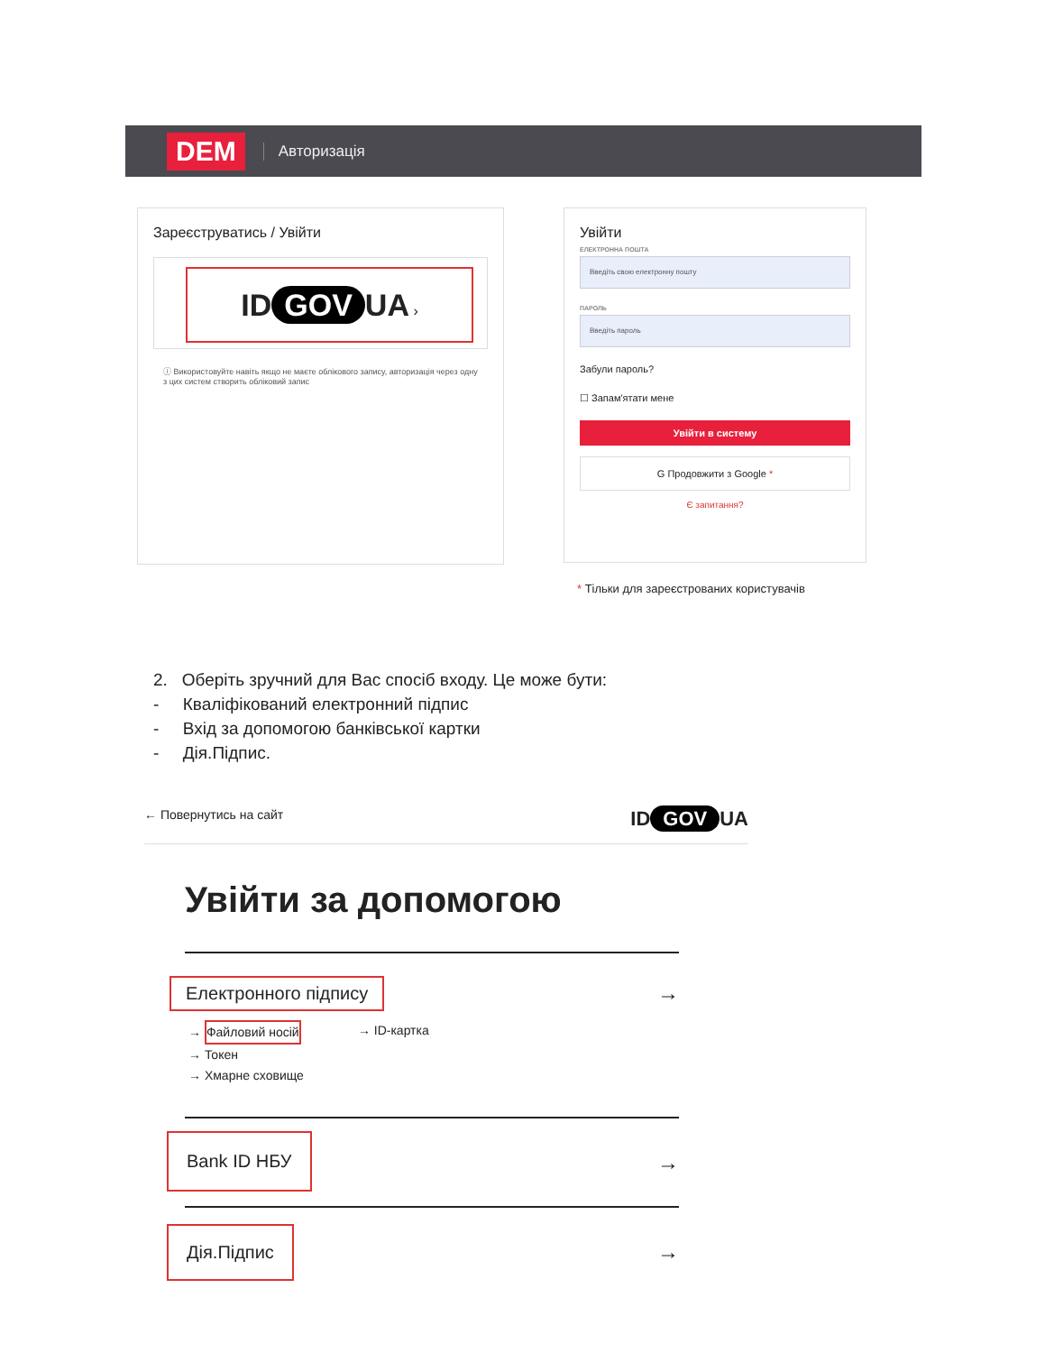DEM
Авторизація
Зареєструватись / Увійти
ID GOV UA ›
ⓘ Використовуйте навіть якщо не маєте облікового запису, авторизація через одну з цих систем створить обліковий запис
Увійти
ЕЛЕКТРОННА ПОШТА
Введіть свою електронну пошту
ПАРОЛЬ
Введіть пароль
Забули пароль?
☐ Запам'ятати мене
Увійти в систему
G Продовжити з Google *
Є запитання?
* Тільки для зареєстрованих користувачів
2. Оберіть зручний для Вас спосіб входу. Це може бути:
- Кваліфікований електронний підпис
- Вхід за допомогою банківської картки
- Дія.Підпис.
← Повернутись на сайт ID GOV UA
Увійти за допомогою
Електронного підпису
→
→ Файловий носій
→ Токен
→ Хмарне сховище
→ ID-картка
Bank ID НБУ
→
Дія.Підпис
→